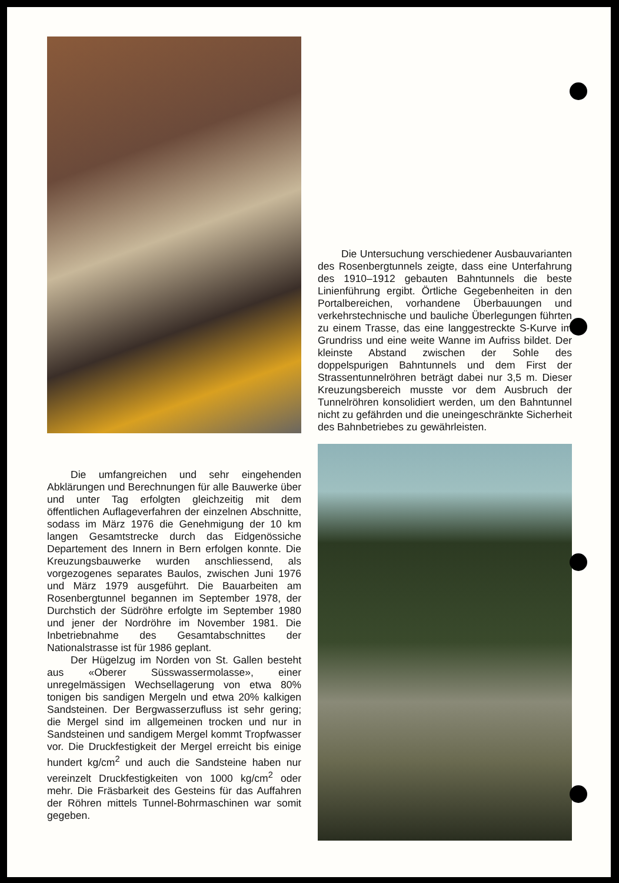Die Untersuchung verschiedener Ausbauvarianten des Rosenbergtunnels zeigte, dass eine Unterfahrung des 1910–1912 gebauten Bahntunnels die beste Linienführung ergibt. Örtliche Gegebenheiten in den Portalbereichen, vorhandene Überbauungen und verkehrstechnische und bauliche Überlegungen führten zu einem Trasse, das eine langgestreckte S-Kurve im Grundriss und eine weite Wanne im Aufriss bildet. Der kleinste Abstand zwischen der Sohle des doppelspurigen Bahntunnels und dem First der Strassentunnelröhren beträgt dabei nur 3,5 m. Dieser Kreuzungsbereich musste vor dem Ausbruch der Tunnelröhren konsolidiert werden, um den Bahntunnel nicht zu gefährden und die uneingeschränkte Sicherheit des Bahnbetriebes zu gewährleisten.
Die umfangreichen und sehr eingehenden Abklärungen und Berechnungen für alle Bauwerke über und unter Tag erfolgten gleichzeitig mit dem öffentlichen Auflageverfahren der einzelnen Abschnitte, sodass im März 1976 die Genehmigung der 10 km langen Gesamtstrecke durch das Eidgenössiche Departement des Innern in Bern erfolgen konnte. Die Kreuzungsbauwerke wurden anschliessend, als vorgezogenes separates Baulos, zwischen Juni 1976 und März 1979 ausgeführt. Die Bauarbeiten am Rosenbergtunnel begannen im September 1978, der Durchstich der Südröhre erfolgte im September 1980 und jener der Nordröhre im November 1981. Die Inbetriebnahme des Gesamtabschnittes der Nationalstrasse ist für 1986 geplant.
Der Hügelzug im Norden von St. Gallen besteht aus «Oberer Süsswassermolasse», einer unregelmässigen Wechsellagerung von etwa 80% tonigen bis sandigen Mergeln und etwa 20% kalkigen Sandsteinen. Der Bergwasserzufluss ist sehr gering; die Mergel sind im allgemeinen trocken und nur in Sandsteinen und sandigem Mergel kommt Tropfwasser vor. Die Druckfestigkeit der Mergel erreicht bis einige hundert kg/cm<sup>2</sup> und auch die Sandsteine haben nur vereinzelt Druckfestigkeiten von 1000 kg/cm<sup>2</sup> oder mehr. Die Fräsbarkeit des Gesteins für das Auffahren der Röhren mittels Tunnel-Bohrmaschinen war somit gegeben.